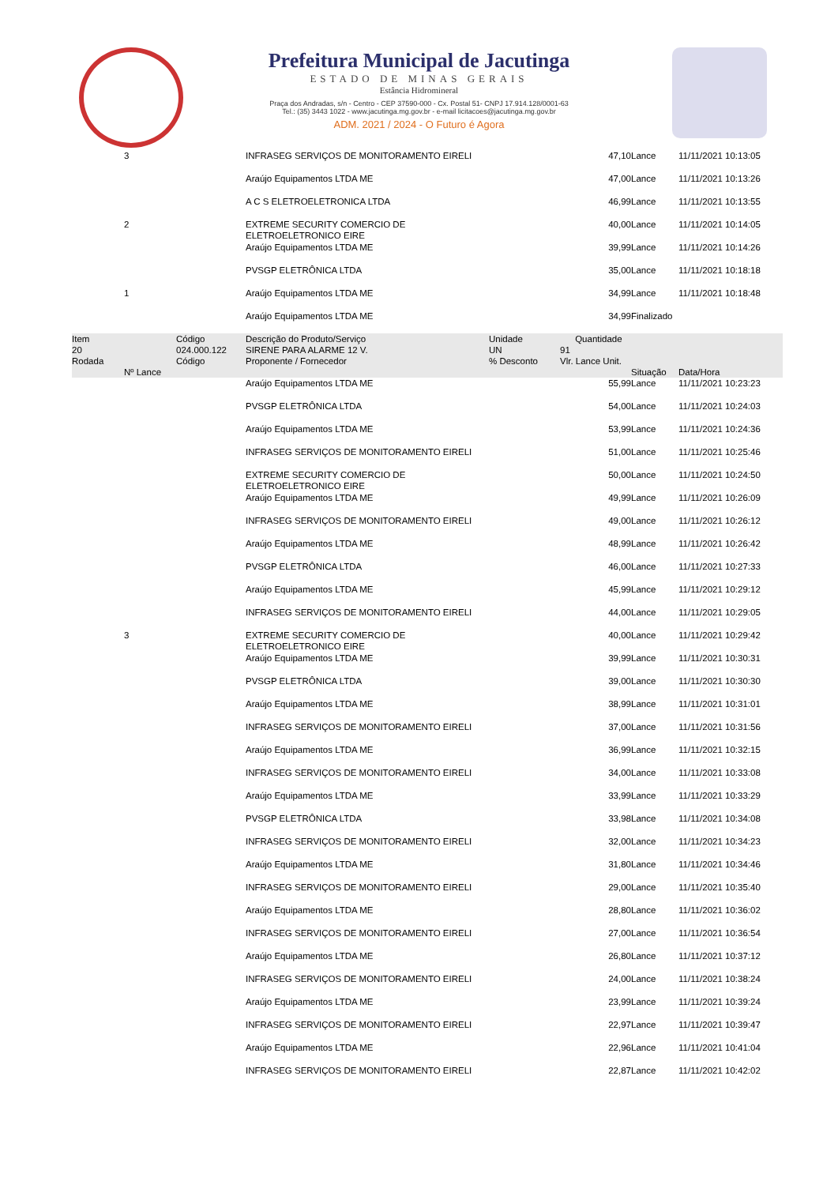Prefeitura Municipal de Jacutinga
ESTADO DE MINAS GERAIS
Estância Hidromineral
Praça dos Andradas, s/n - Centro - CEP 37590-000 - Cx. Postal 51- CNPJ 17.914.128/0001-63
Tel.: (35) 3443 1022 - www.jacutinga.mg.gov.br - e-mail licitacoes@jacutinga.mg.gov.br
ADM. 2021 / 2024 - O Futuro é Agora
| | 3 | | INFRASEG SERVIÇOS DE MONITORAMENTO EIRELI | | 47,10 | Lance | 11/11/2021 10:13:05 |
| | | | Araújo Equipamentos LTDA ME | | 47,00 | Lance | 11/11/2021 10:13:26 |
| | | | A C S ELETROELETRONICA LTDA | | 46,99 | Lance | 11/11/2021 10:13:55 |
| | 2 | | EXTREME SECURITY COMERCIO DE ELETROELETRONICO EIRE | | 40,00 | Lance | 11/11/2021 10:14:05 |
| | | | Araújo Equipamentos LTDA ME | | 39,99 | Lance | 11/11/2021 10:14:26 |
| | | | PVSGP ELETRÔNICA LTDA | | 35,00 | Lance | 11/11/2021 10:18:18 |
| | 1 | | Araújo Equipamentos LTDA ME | | 34,99 | Lance | 11/11/2021 10:18:48 |
| | | | Araújo Equipamentos LTDA ME | | 34,99 | Finalizado | |
| Item | | Código | Descrição do Produto/Serviço | Unidade | Quantidade | | |
| 20 | | 024.000.122 | SIRENE PARA ALARME 12 V. | UN | 91 | | |
| Rodada | | Código | Proponente / Fornecedor | % Desconto | Vlr. Lance Unit. | | |
| | Nº Lance | | | | | Situação | Data/Hora |
| | | | Araújo Equipamentos LTDA ME | | 55,99 | Lance | 11/11/2021 10:23:23 |
| | | | PVSGP ELETRÔNICA LTDA | | 54,00 | Lance | 11/11/2021 10:24:03 |
| | | | Araújo Equipamentos LTDA ME | | 53,99 | Lance | 11/11/2021 10:24:36 |
| | | | INFRASEG SERVIÇOS DE MONITORAMENTO EIRELI | | 51,00 | Lance | 11/11/2021 10:25:46 |
| | | | EXTREME SECURITY COMERCIO DE ELETROELETRONICO EIRE | | 50,00 | Lance | 11/11/2021 10:24:50 |
| | | | Araújo Equipamentos LTDA ME | | 49,99 | Lance | 11/11/2021 10:26:09 |
| | | | INFRASEG SERVIÇOS DE MONITORAMENTO EIRELI | | 49,00 | Lance | 11/11/2021 10:26:12 |
| | | | Araújo Equipamentos LTDA ME | | 48,99 | Lance | 11/11/2021 10:26:42 |
| | | | PVSGP ELETRÔNICA LTDA | | 46,00 | Lance | 11/11/2021 10:27:33 |
| | | | Araújo Equipamentos LTDA ME | | 45,99 | Lance | 11/11/2021 10:29:12 |
| | | | INFRASEG SERVIÇOS DE MONITORAMENTO EIRELI | | 44,00 | Lance | 11/11/2021 10:29:05 |
| | 3 | | EXTREME SECURITY COMERCIO DE ELETROELETRONICO EIRE | | 40,00 | Lance | 11/11/2021 10:29:42 |
| | | | Araújo Equipamentos LTDA ME | | 39,99 | Lance | 11/11/2021 10:30:31 |
| | | | PVSGP ELETRÔNICA LTDA | | 39,00 | Lance | 11/11/2021 10:30:30 |
| | | | Araújo Equipamentos LTDA ME | | 38,99 | Lance | 11/11/2021 10:31:01 |
| | | | INFRASEG SERVIÇOS DE MONITORAMENTO EIRELI | | 37,00 | Lance | 11/11/2021 10:31:56 |
| | | | Araújo Equipamentos LTDA ME | | 36,99 | Lance | 11/11/2021 10:32:15 |
| | | | INFRASEG SERVIÇOS DE MONITORAMENTO EIRELI | | 34,00 | Lance | 11/11/2021 10:33:08 |
| | | | Araújo Equipamentos LTDA ME | | 33,99 | Lance | 11/11/2021 10:33:29 |
| | | | PVSGP ELETRÔNICA LTDA | | 33,98 | Lance | 11/11/2021 10:34:08 |
| | | | INFRASEG SERVIÇOS DE MONITORAMENTO EIRELI | | 32,00 | Lance | 11/11/2021 10:34:23 |
| | | | Araújo Equipamentos LTDA ME | | 31,80 | Lance | 11/11/2021 10:34:46 |
| | | | INFRASEG SERVIÇOS DE MONITORAMENTO EIRELI | | 29,00 | Lance | 11/11/2021 10:35:40 |
| | | | Araújo Equipamentos LTDA ME | | 28,80 | Lance | 11/11/2021 10:36:02 |
| | | | INFRASEG SERVIÇOS DE MONITORAMENTO EIRELI | | 27,00 | Lance | 11/11/2021 10:36:54 |
| | | | Araújo Equipamentos LTDA ME | | 26,80 | Lance | 11/11/2021 10:37:12 |
| | | | INFRASEG SERVIÇOS DE MONITORAMENTO EIRELI | | 24,00 | Lance | 11/11/2021 10:38:24 |
| | | | Araújo Equipamentos LTDA ME | | 23,99 | Lance | 11/11/2021 10:39:24 |
| | | | INFRASEG SERVIÇOS DE MONITORAMENTO EIRELI | | 22,97 | Lance | 11/11/2021 10:39:47 |
| | | | Araújo Equipamentos LTDA ME | | 22,96 | Lance | 11/11/2021 10:41:04 |
| | | | INFRASEG SERVIÇOS DE MONITORAMENTO EIRELI | | 22,87 | Lance | 11/11/2021 10:42:02 |